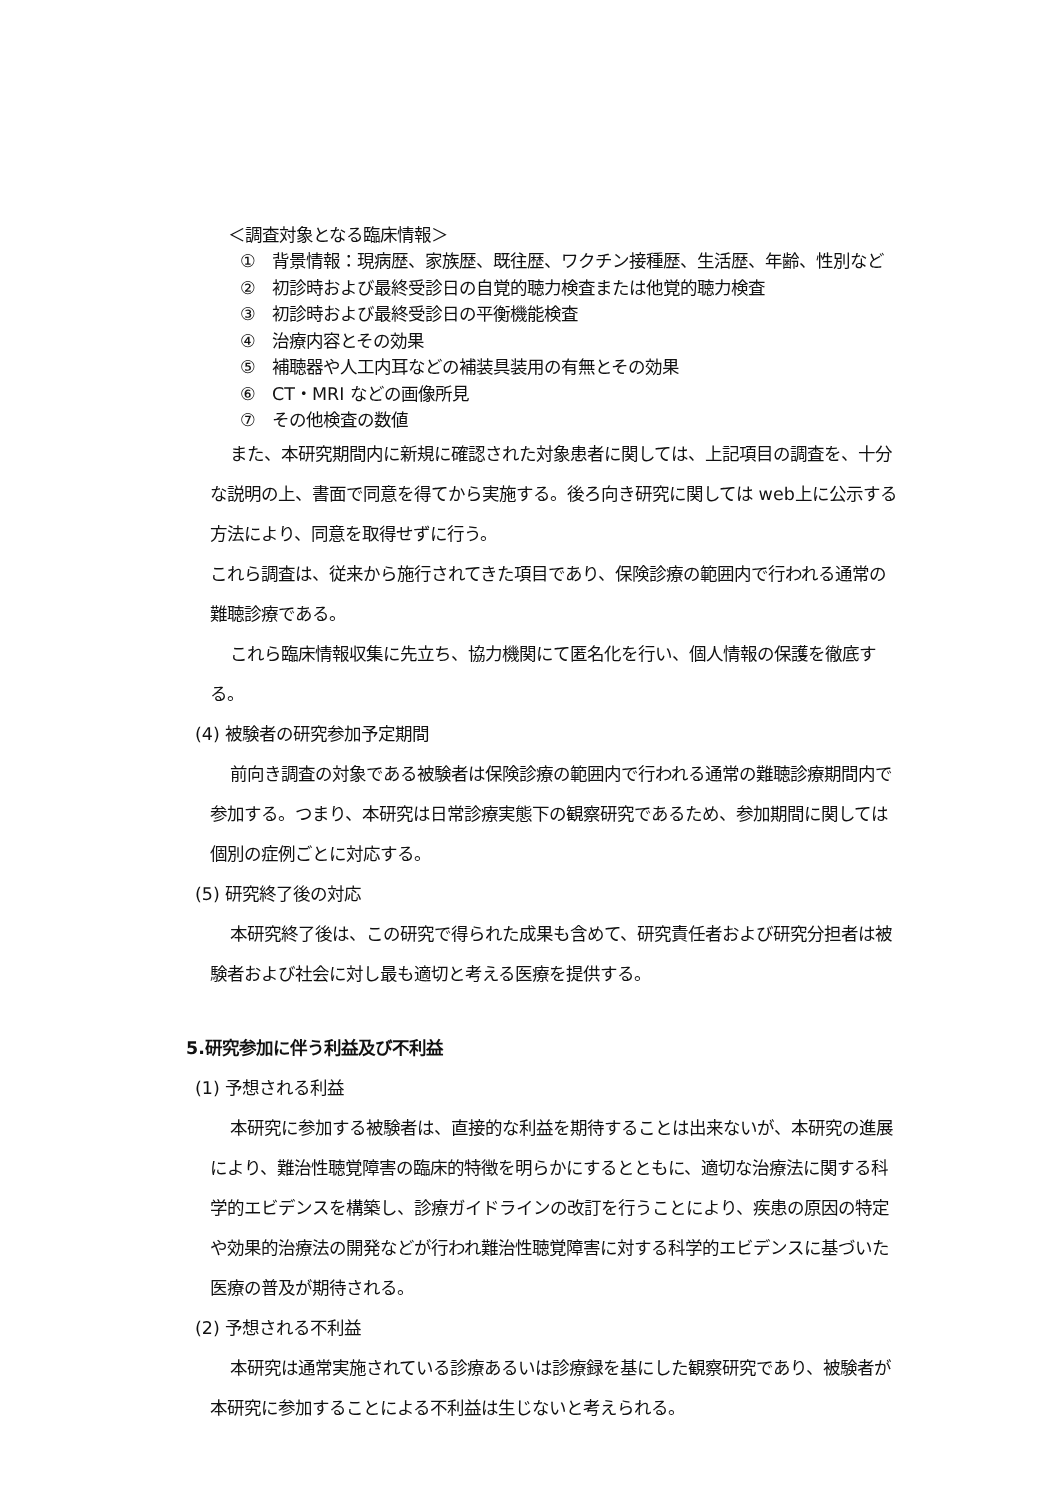＜調査対象となる臨床情報＞
① 背景情報：現病歴、家族歴、既往歴、ワクチン接種歴、生活歴、年齢、性別など
② 初診時および最終受診日の自覚的聴力検査または他覚的聴力検査
③ 初診時および最終受診日の平衡機能検査
④ 治療内容とその効果
⑤ 補聴器や人工内耳などの補装具装用の有無とその効果
⑥ CT・MRI などの画像所見
⑦ その他検査の数値
また、本研究期間内に新規に確認された対象患者に関しては、上記項目の調査を、十分な説明の上、書面で同意を得てから実施する。後ろ向き研究に関しては web上に公示する方法により、同意を取得せずに行う。
これら調査は、従来から施行されてきた項目であり、保険診療の範囲内で行われる通常の難聴診療である。
これら臨床情報収集に先立ち、協力機関にて匿名化を行い、個人情報の保護を徹底する。
(4) 被験者の研究参加予定期間
前向き調査の対象である被験者は保険診療の範囲内で行われる通常の難聴診療期間内で参加する。つまり、本研究は日常診療実態下の観察研究であるため、参加期間に関しては個別の症例ごとに対応する。
(5) 研究終了後の対応
本研究終了後は、この研究で得られた成果も含めて、研究責任者および研究分担者は被験者および社会に対し最も適切と考える医療を提供する。
5.研究参加に伴う利益及び不利益
(1) 予想される利益
本研究に参加する被験者は、直接的な利益を期待することは出来ないが、本研究の進展により、難治性聴覚障害の臨床的特徴を明らかにするとともに、適切な治療法に関する科学的エビデンスを構築し、診療ガイドラインの改訂を行うことにより、疾患の原因の特定や効果的治療法の開発などが行われ難治性聴覚障害に対する科学的エビデンスに基づいた医療の普及が期待される。
(2) 予想される不利益
本研究は通常実施されている診療あるいは診療録を基にした観察研究であり、被験者が本研究に参加することによる不利益は生じないと考えられる。